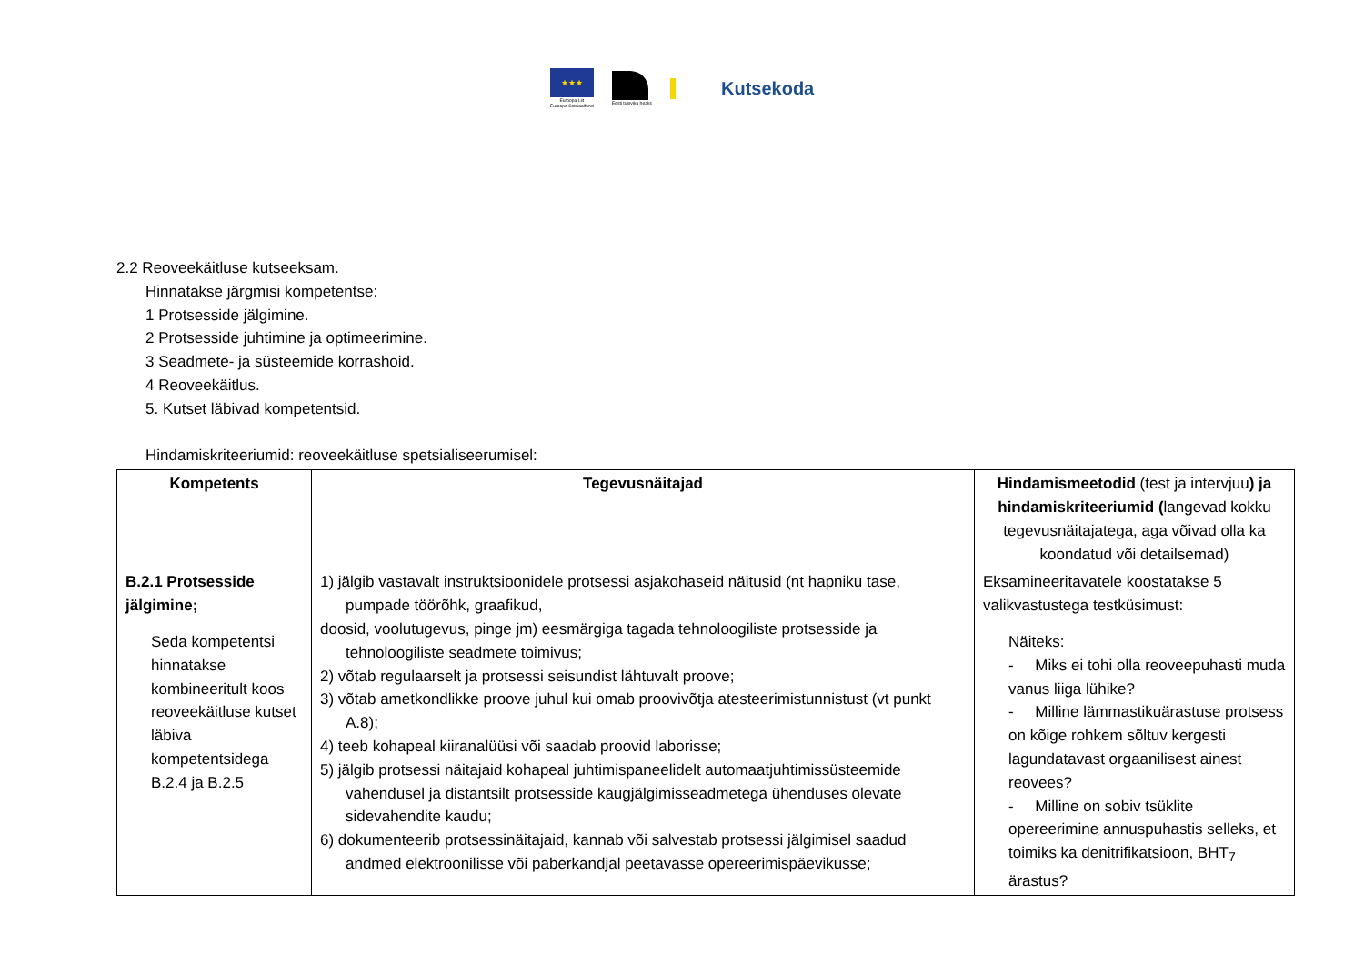★★★
Euroopa Liit
Euroopa Sotsiaalfond
Eesti tuleviku heaks
Kutsekoda
2.2 Reoveekäitluse kutseeksam.
Hinnatakse järgmisi kompetentse:
1 Protsesside jälgimine.
2 Protsesside juhtimine ja optimeerimine.
3 Seadmete- ja süsteemide korrashoid.
4 Reoveekäitlus.
5. Kutset läbivad kompetentsid.
Hindamiskriteeriumid: reoveekäitluse spetsialiseerumisel:
| Kompetents | Tegevusnäitajad | Hindamismeetodid (test ja intervjuu ) ja hindamiskriteeriumid ( langevad kokku tegevusnäitajatega, aga võivad olla ka koondatud või detailsemad) |
| --- | --- | --- |
| B.2.1 Protsesside jälgimine; Seda kompetentsi hinnatakse kombineeritult koos reoveekäitluse kutset läbiva kompetentsidega B.2.4 ja B.2.5 | 1) jälgib vastavalt instruktsioonidele protsessi asjakohaseid näitusid (nt hapniku tase, pumpade töörõhk, graafikud, doosid, voolutugevus, pinge jm) eesmärgiga tagada tehnoloogiliste protsesside ja tehnoloogiliste seadmete toimivus; 2) võtab regulaarselt ja protsessi seisundist lähtuvalt proove; 3) võtab ametkondlikke proove juhul kui omab proovivõtja atesteerimistunnistust (vt punkt A.8); 4) teeb kohapeal kiiranalüüsi või saadab proovid laborisse; 5) jälgib protsessi näitajaid kohapeal juhtimispaneelidelt automaatjuhtimissüsteemide vahendusel ja distantsilt protsesside kaugjälgimisseadmetega ühenduses olevate sidevahendite kaudu; 6) dokumenteerib protsessinäitajaid, kannab või salvestab protsessi jälgimisel saadud andmed elektroonilisse või paberkandjal peetavasse opereerimispäevikusse; | Eksamineeritavatele koostatakse 5 valikvastustega testküsimust: Näiteks: - Miks ei tohi olla reoveepuhasti muda vanus liiga lühike? - Milline lämmastikuärastuse protsess on kõige rohkem sõltuv kergesti lagundatavast orgaanilisest ainest reovees? - Milline on sobiv tsüklite opereerimine annuspuhastis selleks, et toimiks ka denitrifikatsioon, BHT<sub>7</sub> ärastus? |